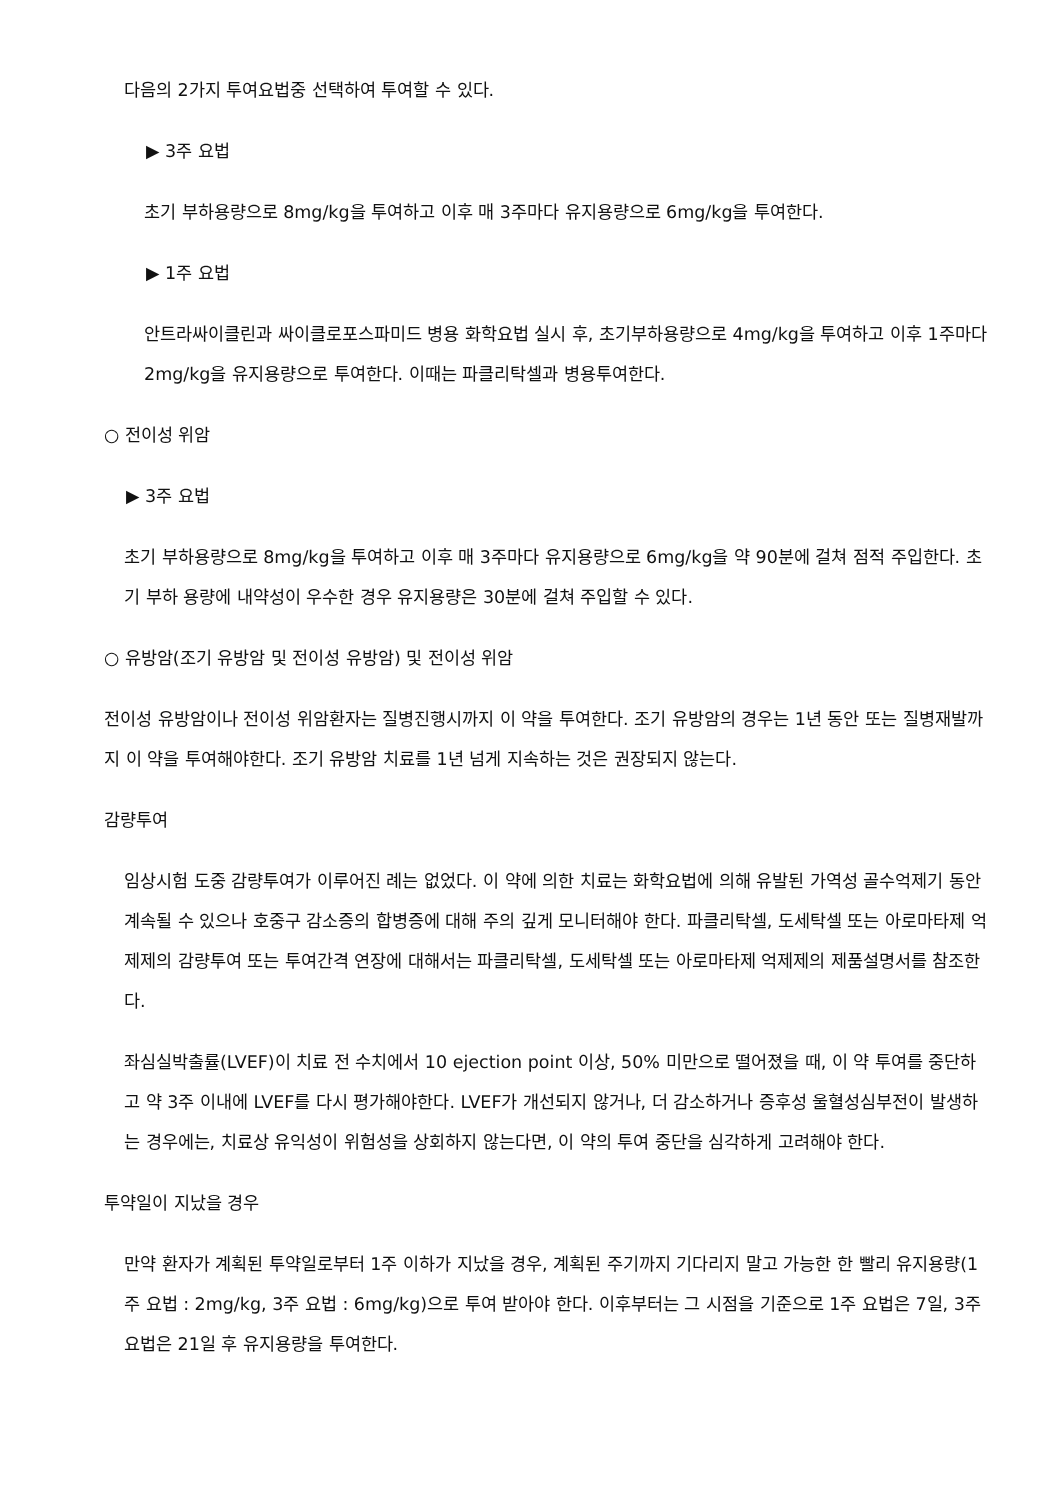다음의 2가지 투여요법중 선택하여 투여할 수 있다.
▶ 3주 요법
초기 부하용량으로 8mg/kg을 투여하고 이후 매 3주마다 유지용량으로 6mg/kg을 투여한다.
▶ 1주 요법
안트라싸이클린과 싸이클로포스파미드 병용 화학요법 실시 후, 초기부하용량으로 4mg/kg을 투여하고 이후 1주마다 2mg/kg을 유지용량으로 투여한다. 이때는 파클리탁셀과 병용투여한다.
○ 전이성 위암
▶ 3주 요법
초기 부하용량으로 8mg/kg을 투여하고 이후 매 3주마다 유지용량으로 6mg/kg을 약 90분에 걸쳐 점적 주입한다. 초기 부하 용량에 내약성이 우수한 경우 유지용량은 30분에 걸쳐 주입할 수 있다.
○ 유방암(조기 유방암 및 전이성 유방암) 및 전이성 위암
전이성 유방암이나 전이성 위암환자는 질병진행시까지 이 약을 투여한다. 조기 유방암의 경우는 1년 동안 또는 질병재발까지 이 약을 투여해야한다. 조기 유방암 치료를 1년 넘게 지속하는 것은 권장되지 않는다.
감량투여
임상시험 도중 감량투여가 이루어진 례는 없었다. 이 약에 의한 치료는 화학요법에 의해 유발된 가역성 골수억제기 동안 계속될 수 있으나 호중구 감소증의 합병증에 대해 주의 깊게 모니터해야 한다. 파클리탁셀, 도세탁셀 또는 아로마타제 억제제의 감량투여 또는 투여간격 연장에 대해서는 파클리탁셀, 도세탁셀 또는 아로마타제 억제제의 제품설명서를 참조한다.
좌심실박출률(LVEF)이 치료 전 수치에서 10 ejection point 이상, 50% 미만으로 떨어졌을 때, 이 약 투여를 중단하고 약 3주 이내에 LVEF를 다시 평가해야한다. LVEF가 개선되지 않거나, 더 감소하거나 증후성 울혈성심부전이 발생하는 경우에는, 치료상 유익성이 위험성을 상회하지 않는다면, 이 약의 투여 중단을 심각하게 고려해야 한다.
투약일이 지났을 경우
만약 환자가 계획된 투약일로부터 1주 이하가 지났을 경우, 계획된 주기까지 기다리지 말고 가능한 한 빨리 유지용량(1주 요법 : 2mg/kg, 3주 요법 : 6mg/kg)으로 투여 받아야 한다. 이후부터는 그 시점을 기준으로 1주 요법은 7일, 3주 요법은 21일 후 유지용량을 투여한다.